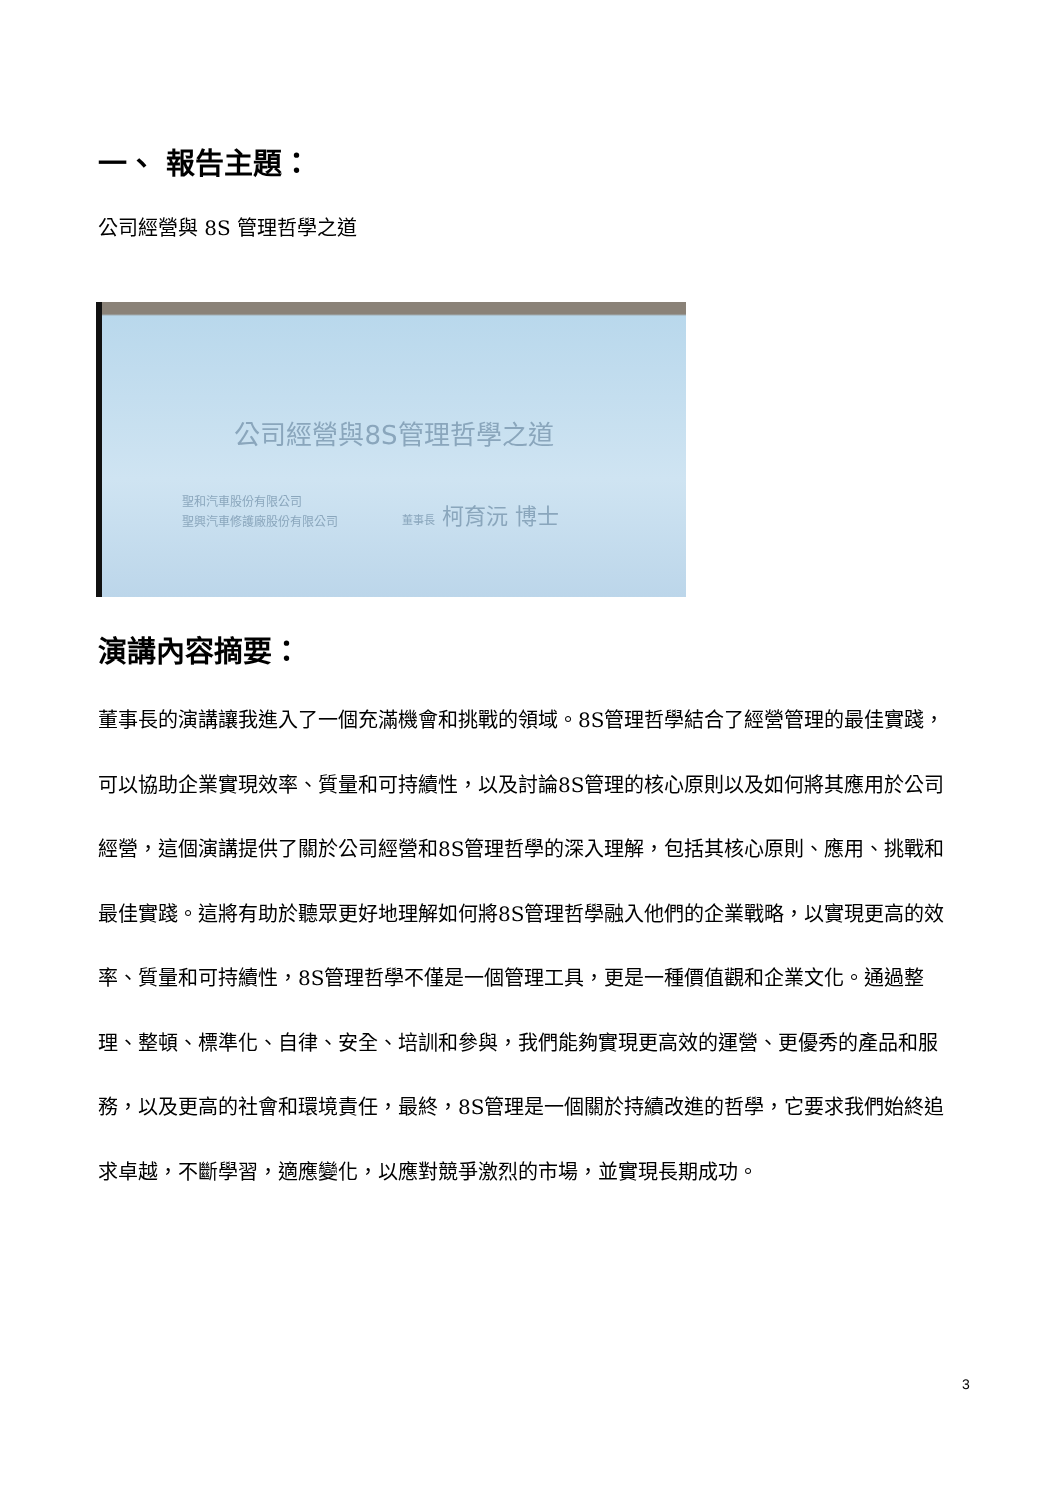一、 報告主題：
公司經營與 8S 管理哲學之道
公司經營與8S管理哲學之道
聖和汽車股份有限公司
聖興汽車修護廠股份有限公司
董事長 柯育沅 博士
演講內容摘要：
董事長的演講讓我進入了一個充滿機會和挑戰的領域。8S管理哲學結合了經營管理的最佳實踐，可以協助企業實現效率、質量和可持續性，以及討論8S管理的核心原則以及如何將其應用於公司經營，這個演講提供了關於公司經營和8S管理哲學的深入理解，包括其核心原則、應用、挑戰和最佳實踐。這將有助於聽眾更好地理解如何將8S管理哲學融入他們的企業戰略，以實現更高的效率、質量和可持續性，8S管理哲學不僅是一個管理工具，更是一種價值觀和企業文化。通過整理、整頓、標準化、自律、安全、培訓和參與，我們能夠實現更高效的運營、更優秀的產品和服務，以及更高的社會和環境責任，最終，8S管理是一個關於持續改進的哲學，它要求我們始終追求卓越，不斷學習，適應變化，以應對競爭激烈的市場，並實現長期成功。
3